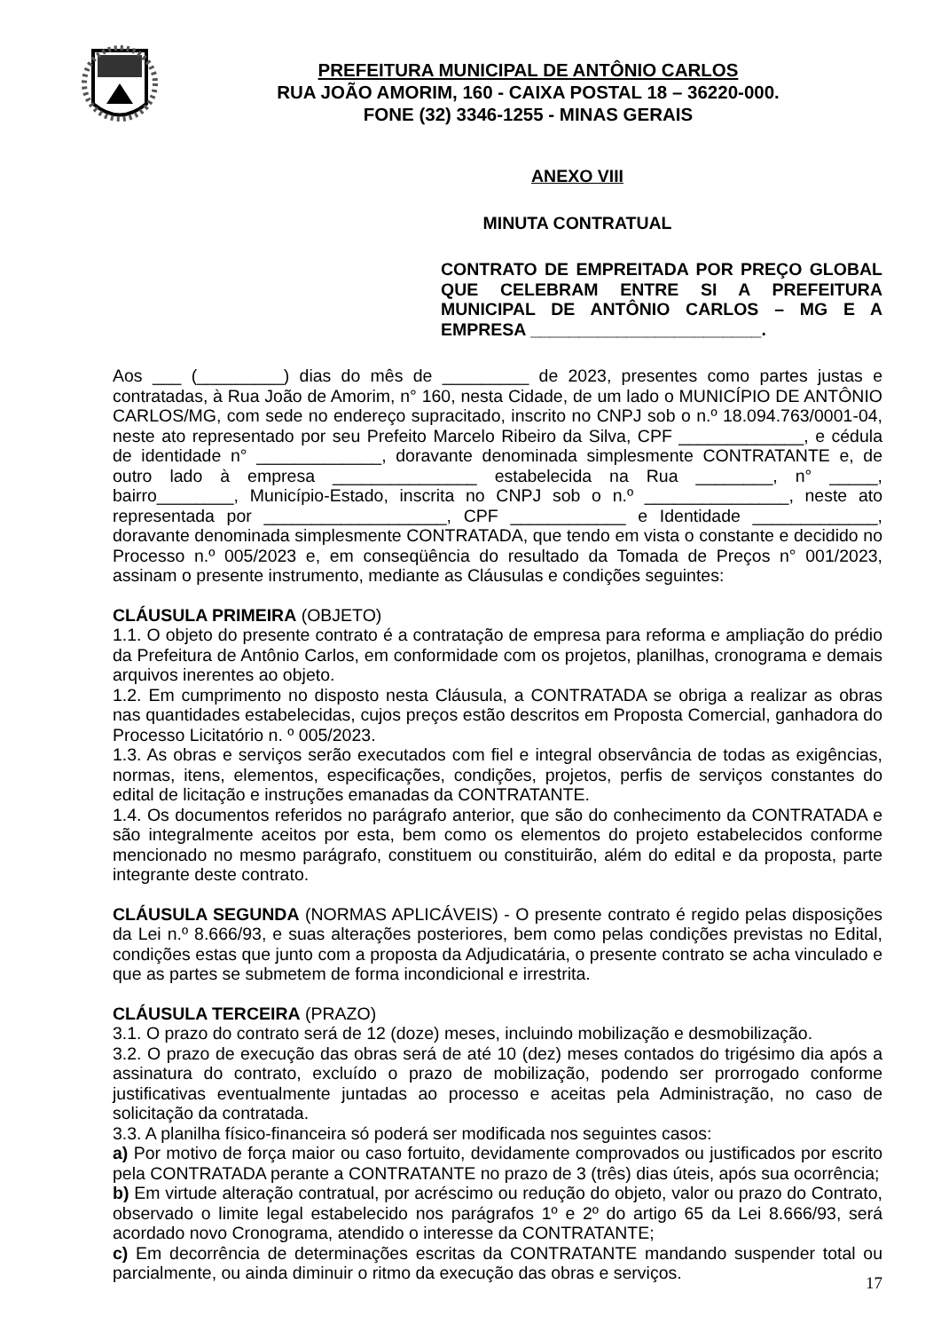PREFEITURA MUNICIPAL DE ANTÔNIO CARLOS
RUA JOÃO AMORIM, 160 - CAIXA POSTAL 18 – 36220-000.
FONE (32) 3346-1255 - MINAS GERAIS
ANEXO VIII
MINUTA CONTRATUAL
CONTRATO DE EMPREITADA POR PREÇO GLOBAL QUE CELEBRAM ENTRE SI A PREFEITURA MUNICIPAL DE ANTÔNIO CARLOS – MG E A EMPRESA ________________________.
Aos ___ (_________) dias do mês de _________ de 2023, presentes como partes justas e contratadas, à Rua João de Amorim, n° 160, nesta Cidade, de um lado o MUNICÍPIO DE ANTÔNIO CARLOS/MG, com sede no endereço supracitado, inscrito no CNPJ sob o n.º 18.094.763/0001-04, neste ato representado por seu Prefeito Marcelo Ribeiro da Silva, CPF _____________, e cédula de identidade n° _____________, doravante denominada simplesmente CONTRATANTE e, de outro lado à empresa _______________ estabelecida na Rua ________, n° _____, bairro________, Município-Estado, inscrita no CNPJ sob o n.º _______________, neste ato representada por ___________________, CPF ____________ e Identidade _____________, doravante denominada simplesmente CONTRATADA, que tendo em vista o constante e decidido no Processo n.º 005/2023 e, em conseqüência do resultado da Tomada de Preços n° 001/2023, assinam o presente instrumento, mediante as Cláusulas e condições seguintes:
CLÁUSULA PRIMEIRA (OBJETO)
1.1. O objeto do presente contrato é a contratação de empresa para reforma e ampliação do prédio da Prefeitura de Antônio Carlos, em conformidade com os projetos, planilhas, cronograma e demais arquivos inerentes ao objeto.
1.2. Em cumprimento no disposto nesta Cláusula, a CONTRATADA se obriga a realizar as obras nas quantidades estabelecidas, cujos preços estão descritos em Proposta Comercial, ganhadora do Processo Licitatório n. º 005/2023.
1.3. As obras e serviços serão executados com fiel e integral observância de todas as exigências, normas, itens, elementos, especificações, condições, projetos, perfis de serviços constantes do edital de licitação e instruções emanadas da CONTRATANTE.
1.4. Os documentos referidos no parágrafo anterior, que são do conhecimento da CONTRATADA e são integralmente aceitos por esta, bem como os elementos do projeto estabelecidos conforme mencionado no mesmo parágrafo, constituem ou constituirão, além do edital e da proposta, parte integrante deste contrato.
CLÁUSULA SEGUNDA (NORMAS APLICÁVEIS) - O presente contrato é regido pelas disposições da Lei n.º 8.666/93, e suas alterações posteriores, bem como pelas condições previstas no Edital, condições estas que junto com a proposta da Adjudicatária, o presente contrato se acha vinculado e que as partes se submetem de forma incondicional e irrestrita.
CLÁUSULA TERCEIRA (PRAZO)
3.1. O prazo do contrato será de 12 (doze) meses, incluindo mobilização e desmobilização.
3.2. O prazo de execução das obras será de até 10 (dez) meses contados do trigésimo dia após a assinatura do contrato, excluído o prazo de mobilização, podendo ser prorrogado conforme justificativas eventualmente juntadas ao processo e aceitas pela Administração, no caso de solicitação da contratada.
3.3. A planilha físico-financeira só poderá ser modificada nos seguintes casos:
a) Por motivo de força maior ou caso fortuito, devidamente comprovados ou justificados por escrito pela CONTRATADA perante a CONTRATANTE no prazo de 3 (três) dias úteis, após sua ocorrência;
b) Em virtude alteração contratual, por acréscimo ou redução do objeto, valor ou prazo do Contrato, observado o limite legal estabelecido nos parágrafos 1º e 2º do artigo 65 da Lei 8.666/93, será acordado novo Cronograma, atendido o interesse da CONTRATANTE;
c) Em decorrência de determinações escritas da CONTRATANTE mandando suspender total ou parcialmente, ou ainda diminuir o ritmo da execução das obras e serviços.
17